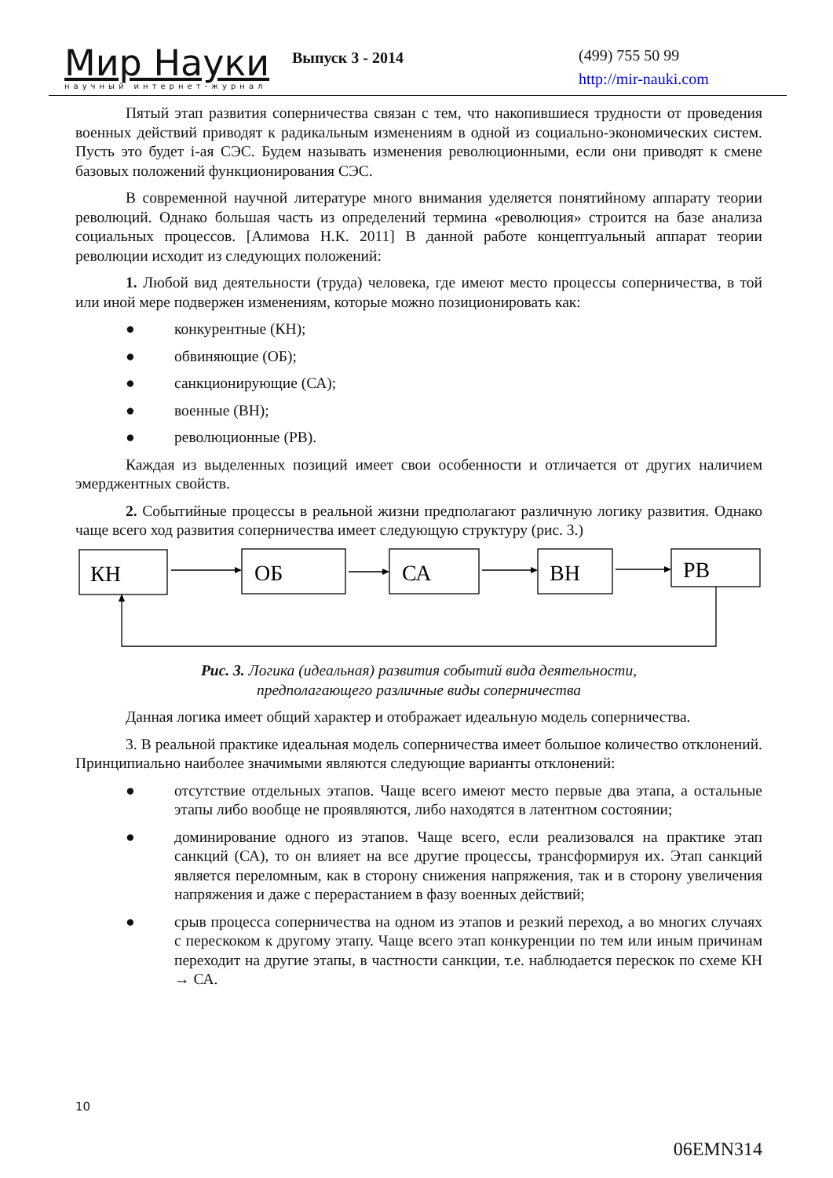Мир Науки
научный интернет-журнал
Выпуск 3 - 2014
(499) 755 50 99
http://mir-nauki.com
Пятый этап развития соперничества связан с тем, что накопившиеся трудности от проведения военных действий приводят к радикальным изменениям в одной из социально-экономических систем. Пусть это будет i-ая СЭС. Будем называть изменения революционными, если они приводят к смене базовых положений функционирования СЭС.
В современной научной литературе много внимания уделяется понятийному аппарату теории революций. Однако большая часть из определений термина «революция» строится на базе анализа социальных процессов. [Алимова Н.К. 2011] В данной работе концептуальный аппарат теории революции исходит из следующих положений:
1. Любой вид деятельности (труда) человека, где имеют место процессы соперничества, в той или иной мере подвержен изменениям, которые можно позиционировать как:
● конкурентные (КН);
● обвиняющие (ОБ);
● санкционирующие (СА);
● военные (ВН);
● революционные (РВ).
Каждая из выделенных позиций имеет свои особенности и отличается от других наличием эмерджентных свойств.
2. Событийные процессы в реальной жизни предполагают различную логику развития. Однако чаще всего ход развития соперничества имеет следующую структуру (рис. 3.)
КН
ОБ
СА
ВН
РВ
Рис. 3. Логика (идеальная) развития событий вида деятельности,
предполагающего различные виды соперничества
Данная логика имеет общий характер и отображает идеальную модель соперничества.
3. В реальной практике идеальная модель соперничества имеет большое количество отклонений. Принципиально наиболее значимыми являются следующие варианты отклонений:
● отсутствие отдельных этапов. Чаще всего имеют место первые два этапа, а остальные этапы либо вообще не проявляются, либо находятся в латентном состоянии;
● доминирование одного из этапов. Чаще всего, если реализовался на практике этап санкций (СА), то он влияет на все другие процессы, трансформируя их. Этап санкций является переломным, как в сторону снижения напряжения, так и в сторону увеличения напряжения и даже с перерастанием в фазу военных действий;
● срыв процесса соперничества на одном из этапов и резкий переход, а во многих случаях с перескоком к другому этапу. Чаще всего этап конкуренции по тем или иным причинам переходит на другие этапы, в частности санкции, т.е. наблюдается перескок по схеме КН → СА.
10
06EMN314